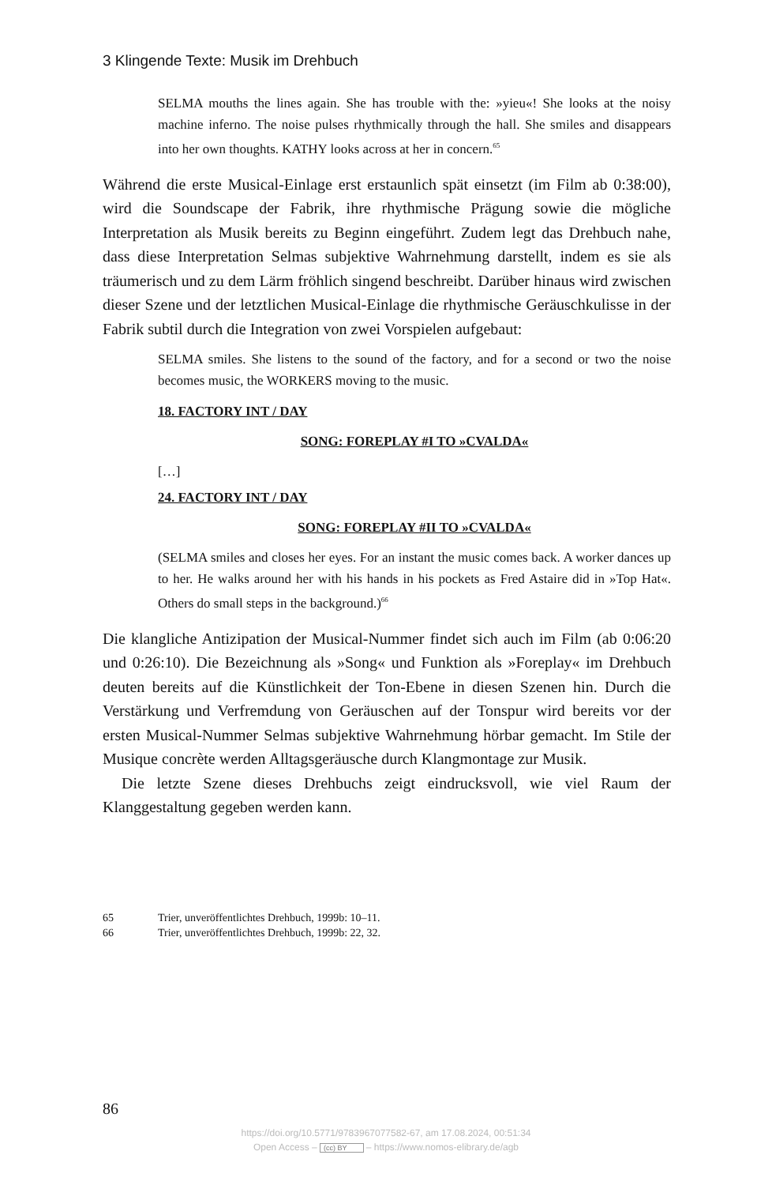3 Klingende Texte: Musik im Drehbuch
SELMA mouths the lines again. She has trouble with the: »yieu«! She looks at the noisy machine inferno. The noise pulses rhythmically through the hall. She smiles and disappears into her own thoughts. KATHY looks across at her in concern.<sup>65</sup>
Während die erste Musical-Einlage erst erstaunlich spät einsetzt (im Film ab 0:38:00), wird die Soundscape der Fabrik, ihre rhythmische Prägung sowie die mögliche Interpretation als Musik bereits zu Beginn eingeführt. Zudem legt das Drehbuch nahe, dass diese Interpretation Selmas subjektive Wahrnehmung darstellt, indem es sie als träumerisch und zu dem Lärm fröhlich singend beschreibt. Darüber hinaus wird zwischen dieser Szene und der letztlichen Musical-Einlage die rhythmische Geräuschkulisse in der Fabrik subtil durch die Integration von zwei Vorspielen aufgebaut:
SELMA smiles. She listens to the sound of the factory, and for a second or two the noise becomes music, the WORKERS moving to the music.
18. FACTORY INT / DAY
SONG: FOREPLAY #I TO »CVALDA«
[…]
24. FACTORY INT / DAY
SONG: FOREPLAY #II TO »CVALDA«
(SELMA smiles and closes her eyes. For an instant the music comes back. A worker dances up to her. He walks around her with his hands in his pockets as Fred Astaire did in »Top Hat«. Others do small steps in the background.)<sup>66</sup>
Die klangliche Antizipation der Musical-Nummer findet sich auch im Film (ab 0:06:20 und 0:26:10). Die Bezeichnung als »Song« und Funktion als »Foreplay« im Drehbuch deuten bereits auf die Künstlichkeit der Ton-Ebene in diesen Szenen hin. Durch die Verstärkung und Verfremdung von Geräuschen auf der Tonspur wird bereits vor der ersten Musical-Nummer Selmas subjektive Wahrnehmung hörbar gemacht. Im Stile der Musique concrète werden Alltagsgeräusche durch Klangmontage zur Musik.
Die letzte Szene dieses Drehbuchs zeigt eindrucksvoll, wie viel Raum der Klanggestaltung gegeben werden kann.
65 Trier, unveröffentlichtes Drehbuch, 1999b: 10–11.
66 Trier, unveröffentlichtes Drehbuch, 1999b: 22, 32.
86
https://doi.org/10.5771/9783967077582-67, am 17.08.2024, 00:51:34
Open Access – (cc) BY – https://www.nomos-elibrary.de/agb